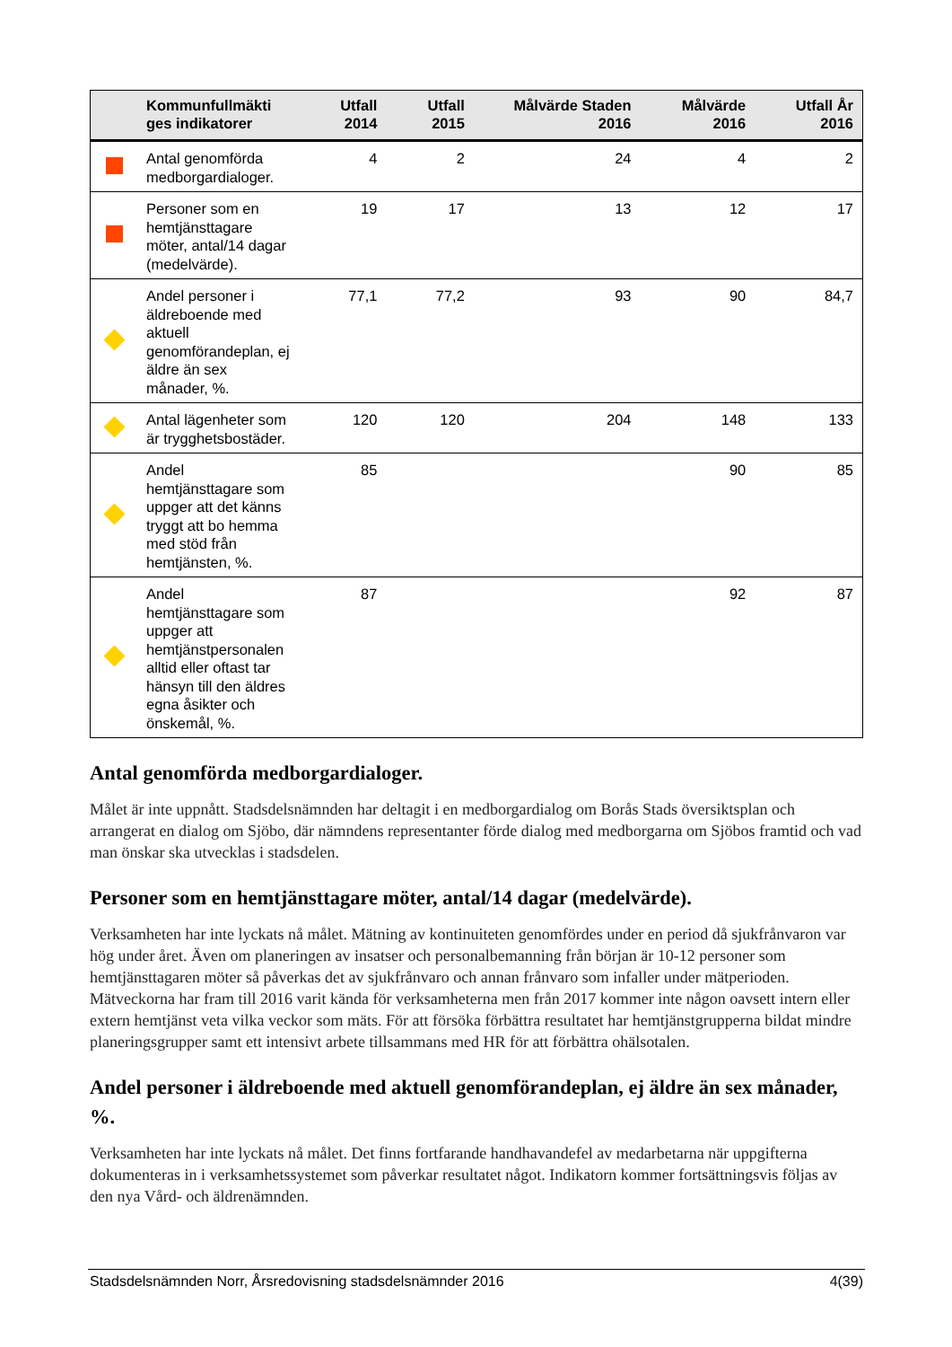| | Kommunfullmäkti ges indikatorer | Utfall 2014 | Utfall 2015 | Målvärde Staden 2016 | Målvärde 2016 | Utfall År 2016 |
| --- | --- | --- | --- | --- | --- | --- |
| | Antal genomförda medborgardialoger. | 4 | 2 | 24 | 4 | 2 |
| | Personer som en hemtjänsttagare möter, antal/14 dagar (medelvärde). | 19 | 17 | 13 | 12 | 17 |
| | Andel personer i äldreboende med aktuell genomförandeplan, ej äldre än sex månader, %. | 77,1 | 77,2 | 93 | 90 | 84,7 |
| | Antal lägenheter som är trygghetsbostäder. | 120 | 120 | 204 | 148 | 133 |
| | Andel hemtjänsttagare som uppger att det känns tryggt att bo hemma med stöd från hemtjänsten, %. | 85 | | | 90 | 85 |
| | Andel hemtjänsttagare som uppger att hemtjänstpersonalen alltid eller oftast tar hänsyn till den äldres egna åsikter och önskemål, %. | 87 | | | 92 | 87 |
Antal genomförda medborgardialoger.
Målet är inte uppnått. Stadsdelsnämnden har deltagit i en medborgardialog om Borås Stads översiktsplan och arrangerat en dialog om Sjöbo, där nämndens representanter förde dialog med medborgarna om Sjöbos framtid och vad man önskar ska utvecklas i stadsdelen.
Personer som en hemtjänsttagare möter, antal/14 dagar (medelvärde).
Verksamheten har inte lyckats nå målet. Mätning av kontinuiteten genomfördes under en period då sjukfrånvaron var hög under året. Även om planeringen av insatser och personalbemanning från början är 10-12 personer som hemtjänsttagaren möter så påverkas det av sjukfrånvaro och annan frånvaro som infaller under mätperioden. Mätveckorna har fram till 2016 varit kända för verksamheterna men från 2017 kommer inte någon oavsett intern eller extern hemtjänst veta vilka veckor som mäts. För att försöka förbättra resultatet har hemtjänstgrupperna bildat mindre planeringsgrupper samt ett intensivt arbete tillsammans med HR för att förbättra ohälsotalen.
Andel personer i äldreboende med aktuell genomförandeplan, ej äldre än sex månader, %.
Verksamheten har inte lyckats nå målet. Det finns fortfarande handhavandefel av medarbetarna när uppgifterna dokumenteras in i verksamhetssystemet som påverkar resultatet något. Indikatorn kommer fortsättningsvis följas av den nya Vård- och äldrenämnden.
Stadsdelsnämnden Norr, Årsredovisning stadsdelsnämnder 2016 4(39)